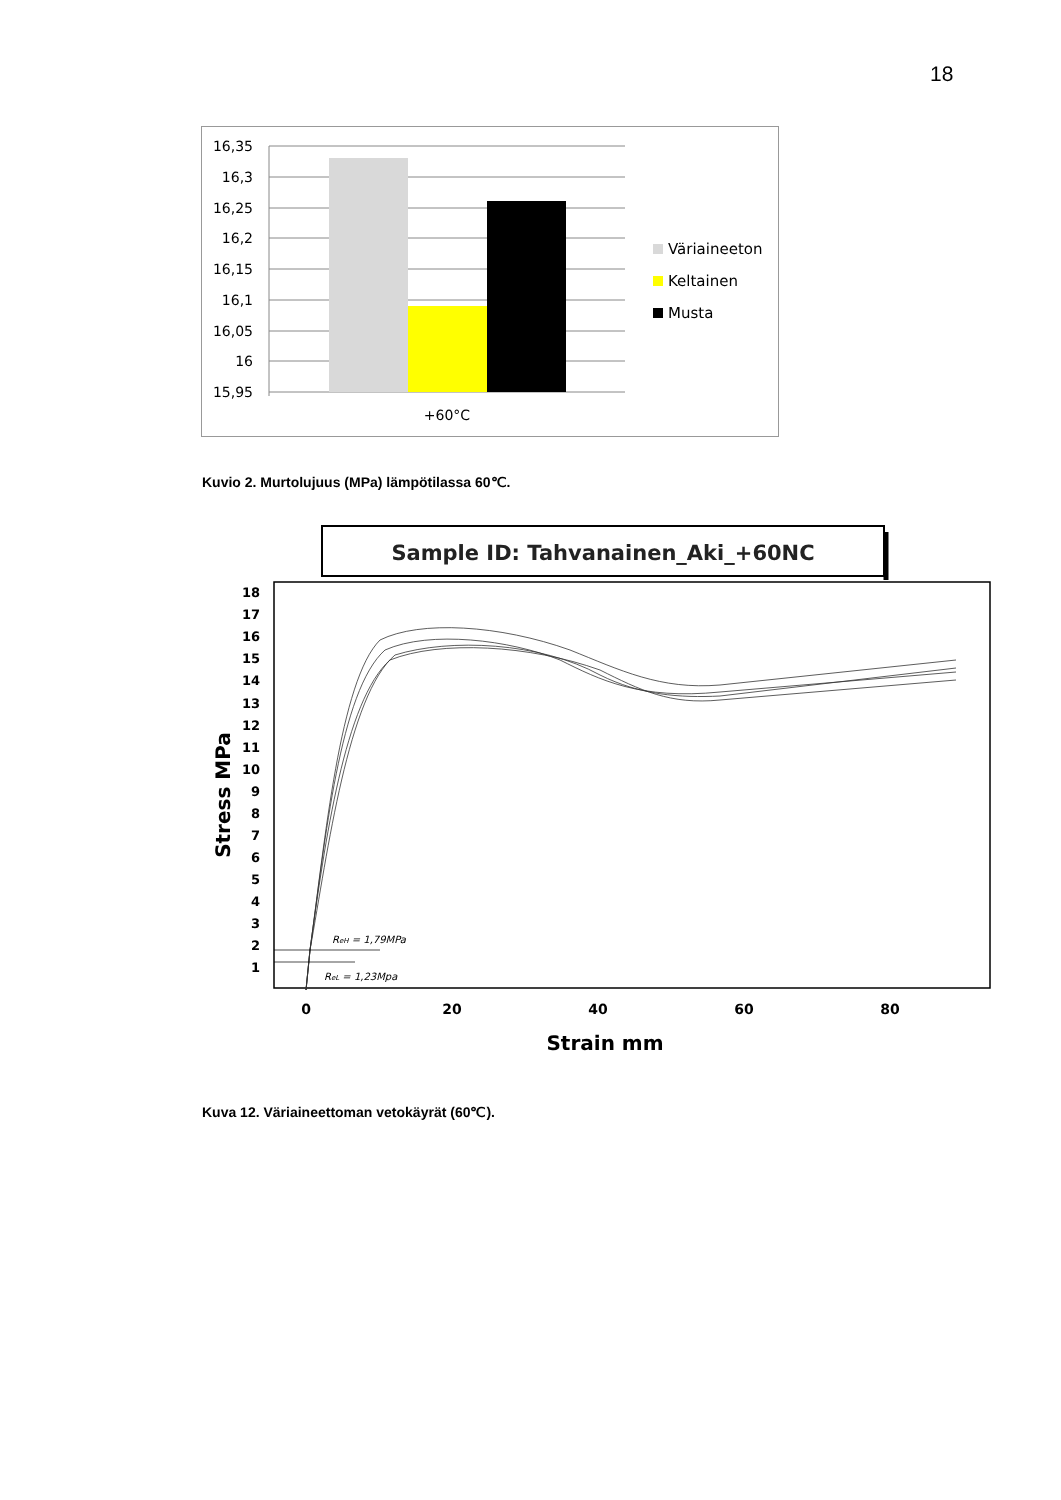18
16,35
16,3
16,25
16,2
16,15
16,1
16,05
16
15,95
+60°C
Väriaineeton
Keltainen
Musta
Kuvio 2. Murtolujuus (MPa) lämpötilassa 60℃.
Sample ID: Tahvanainen_Aki_+60NC
18
17
16
15
14
13
12
11
10
9
8
7
6
5
4
3
2
1
0
20
40
60
80
Strain mm
Stress MPa
ReH = 1,79MPa
ReL = 1,23Mpa
Kuva 12. Väriaineettoman vetokäyrät (60℃).